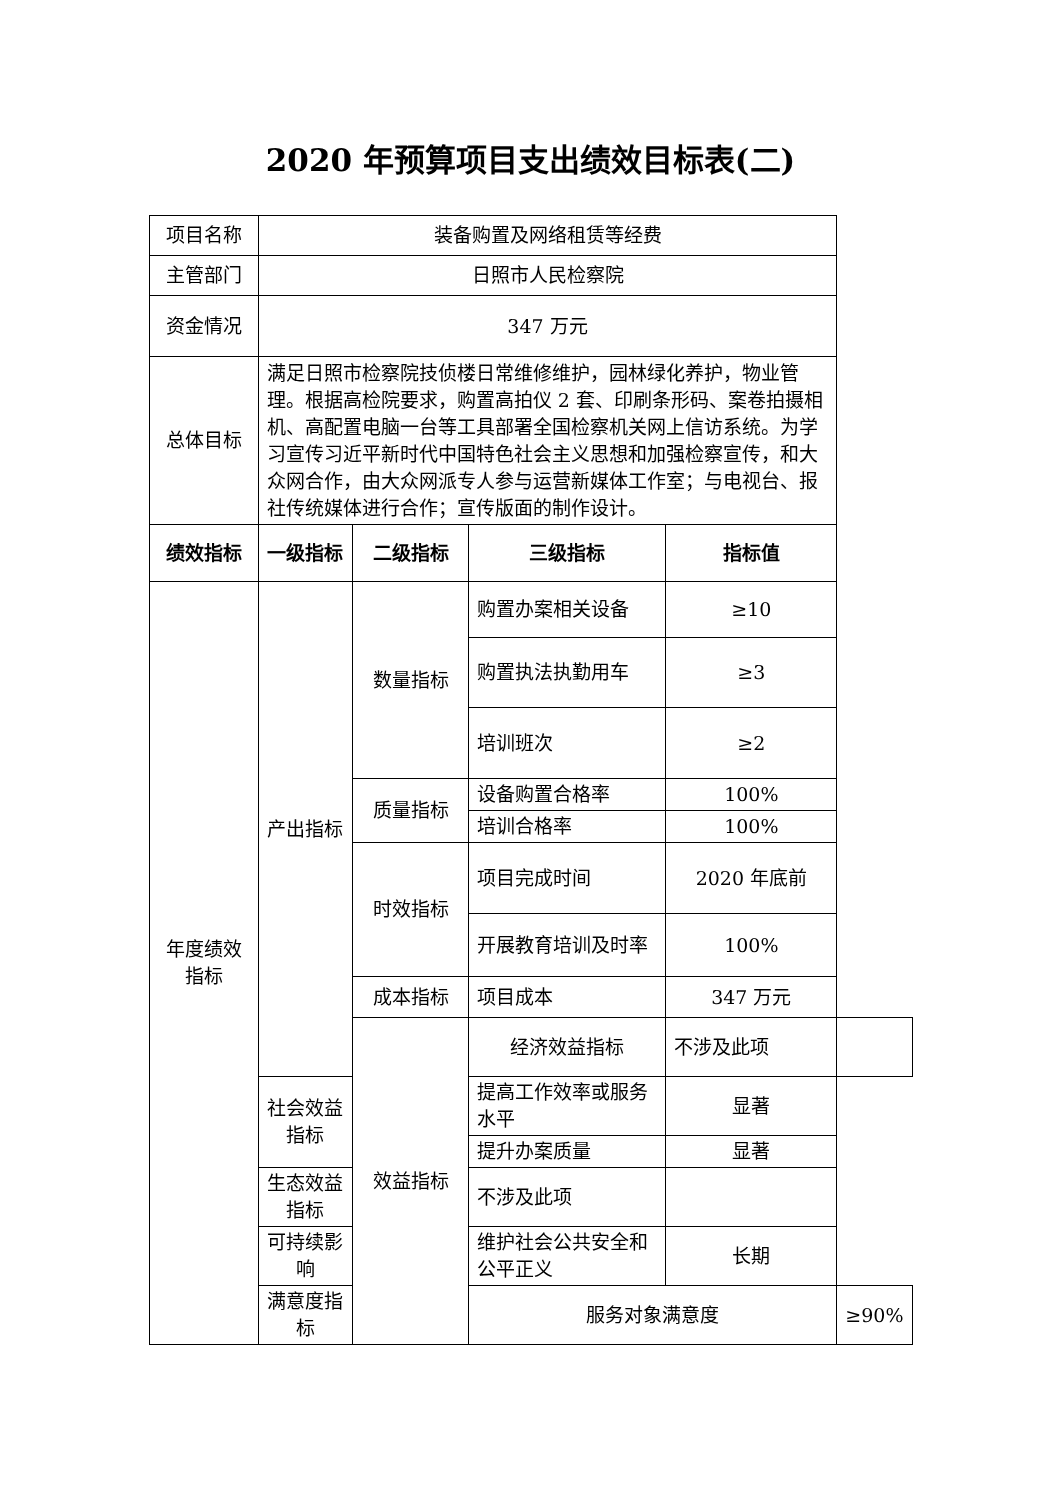2020 年预算项目支出绩效目标表(二)
| 项目名称 | 装备购置及网络租赁等经费 | | | | |
| 主管部门 | 日照市人民检察院 | | | | |
| 资金情况 | 347 万元 | | | | |
| 总体目标 | 满足日照市检察院技侦楼日常维修维护，园林绿化养护，物业管理。根据高检院要求，购置高拍仪 2 套、印刷条形码、案卷拍摄相机、高配置电脑一台等工具部署全国检察机关网上信访系统。为学习宣传习近平新时代中国特色社会主义思想和加强检察宣传，和大众网合作，由大众网派专人参与运营新媒体工作室；与电视台、报社传统媒体进行合作；宣传版面的制作设计。 | | | | |
| 绩效指标 | 一级指标 | 二级指标 | 三级指标 | 指标值 | |
| 年度绩效指标 | 产出指标 | 数量指标 | 购置办案相关设备 | ≥10 | |
| | | | 购置执法执勤用车 | ≥3 | |
| | | | 培训班次 | ≥2 | |
| | | 质量指标 | 设备购置合格率 | 100% | |
| | | | 培训合格率 | 100% | |
| | | 时效指标 | 项目完成时间 | 2020 年底前 | |
| | | | 开展教育培训及时率 | 100% | |
| | | 成本指标 | 项目成本 | 347 万元 | |
| | | 效益指标 | 经济效益指标 | 不涉及此项 | |
| | 社会效益指标 | | 提高工作效率或服务水平 | 显著 | |
| | | | 提升办案质量 | 显著 | |
| | 生态效益指标 | | 不涉及此项 | | |
| | 可持续影响 | | 维护社会公共安全和公平正义 | 长期 | |
| | 满意度指标 | | 服务对象满意度 | | ≥90% |